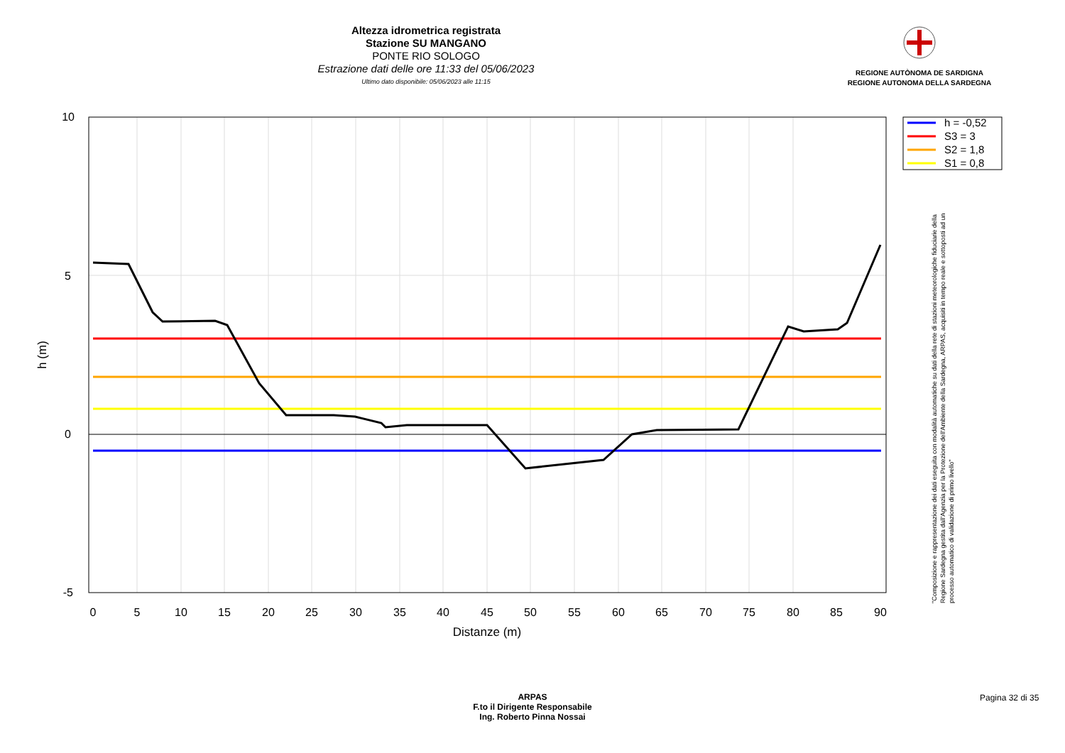Altezza idrometrica registrata
Stazione SU MANGANO
PONTE RIO SOLOGO
Estrazione dati delle ore 11:33 del 05/06/2023
Ultimo dato disponibile: 05/06/2023 alle 11:15
REGIONE AUTÒNOMA DE SARDIGNA
REGIONE AUTONOMA DELLA SARDEGNA
10
5
0
-5
0
5
10
15
20
25
30
35
40
45
50
55
60
65
70
75
80
85
90
Distanze (m)
h (m)
h = -0,52
S3 = 3
S2 = 1,8
S1 = 0,8
"Composizione e rappresentazione dei dati eseguita con modalità automatiche su dati della rete di stazioni meteorologiche fiduciarie della Regione Sardegna gestita dall'Agenzia per la Protezione dell'Ambiente della Sardegna, ARPAS, acquisiti in tempo reale e sottoposti ad un processo automatico di validazione di primo livello"
ARPAS
F.to il Dirigente Responsabile
Ing. Roberto Pinna Nossai
Pagina 32 di 35